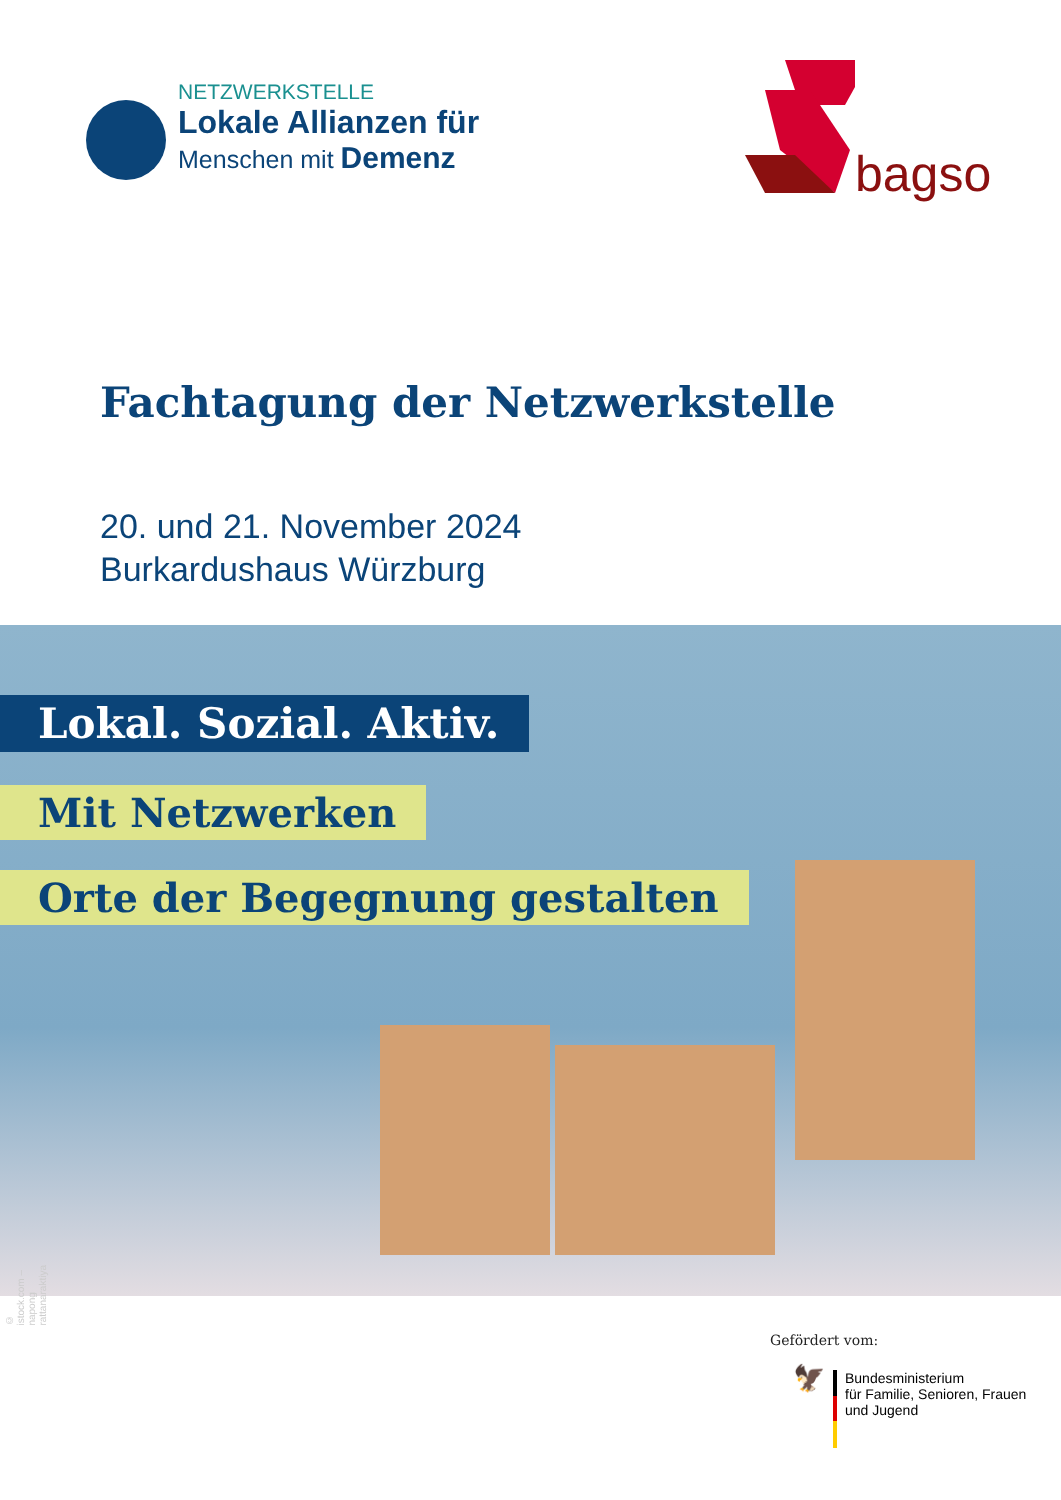NETZWERKSTELLE
Lokale Allianzen für
Menschen mit Demenz
bagso
Fachtagung der Netzwerkstelle
20. und 21. November 2024
Burkardushaus Würzburg
Lokal. Sozial. Aktiv.
Mit Netzwerken
Orte der Begegnung gestalten
© istock.com – napong rattanaraktiya
Gefördert vom:
🦅
Bundesministerium
für Familie, Senioren, Frauen
und Jugend